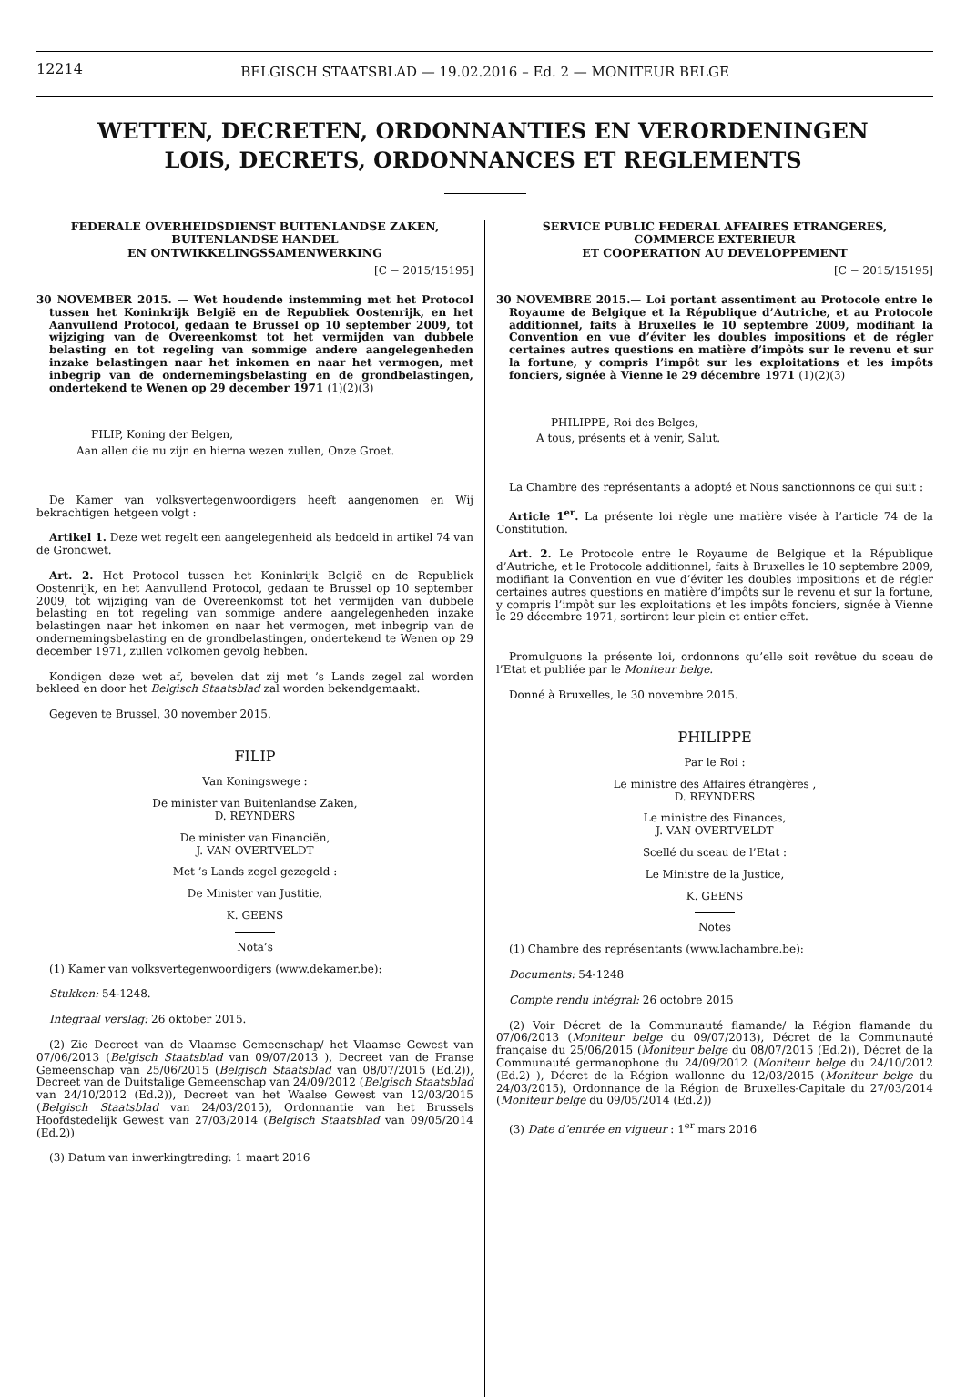12214
BELGISCH STAATSBLAD — 19.02.2016 – Ed. 2 — MONITEUR BELGE
WETTEN, DECRETEN, ORDONNANTIES EN VERORDENINGEN
LOIS, DECRETS, ORDONNANCES ET REGLEMENTS
FEDERALE OVERHEIDSDIENST BUITENLANDSE ZAKEN,
BUITENLANDSE HANDEL
EN ONTWIKKELINGSSAMENWERKING
[C − 2015/15195]
30 NOVEMBER 2015. — Wet houdende instemming met het Protocol tussen het Koninkrijk België en de Republiek Oostenrijk, en het Aanvullend Protocol, gedaan te Brussel op 10 september 2009, tot wijziging van de Overeenkomst tot het vermijden van dubbele belasting en tot regeling van sommige andere aangelegenheden inzake belastingen naar het inkomen en naar het vermogen, met inbegrip van de ondernemingsbelasting en de grondbelastingen, ondertekend te Wenen op 29 december 1971 (1)(2)(3)
FILIP, Koning der Belgen,
Aan allen die nu zijn en hierna wezen zullen, Onze Groet.
De Kamer van volksvertegenwoordigers heeft aangenomen en Wij bekrachtigen hetgeen volgt :
Artikel 1. Deze wet regelt een aangelegenheid als bedoeld in artikel 74 van de Grondwet.
Art. 2. Het Protocol tussen het Koninkrijk België en de Republiek Oostenrijk, en het Aanvullend Protocol, gedaan te Brussel op 10 september 2009, tot wijziging van de Overeenkomst tot het vermijden van dubbele belasting en tot regeling van sommige andere aangelegenheden inzake belastingen naar het inkomen en naar het vermogen, met inbegrip van de ondernemingsbelasting en de grondbelastingen, ondertekend te Wenen op 29 december 1971, zullen volkomen gevolg hebben.
Kondigen deze wet af, bevelen dat zij met ’s Lands zegel zal worden bekleed en door het Belgisch Staatsblad zal worden bekendgemaakt.
Gegeven te Brussel, 30 november 2015.
FILIP
Van Koningswege :
De minister van Buitenlandse Zaken,
D. REYNDERS
De minister van Financiën,
J. VAN OVERTVELDT
Met ’s Lands zegel gezegeld :
De Minister van Justitie,
K. GEENS
Nota’s
(1) Kamer van volksvertegenwoordigers (www.dekamer.be):
Stukken: 54-1248.
Integraal verslag: 26 oktober 2015.
(2) Zie Decreet van de Vlaamse Gemeenschap/ het Vlaamse Gewest van 07/06/2013 (Belgisch Staatsblad van 09/07/2013 ), Decreet van de Franse Gemeenschap van 25/06/2015 (Belgisch Staatsblad van 08/07/2015 (Ed.2)), Decreet van de Duitstalige Gemeenschap van 24/09/2012 (Belgisch Staatsblad van 24/10/2012 (Ed.2)), Decreet van het Waalse Gewest van 12/03/2015 (Belgisch Staatsblad van 24/03/2015), Ordonnantie van het Brussels Hoofdstedelijk Gewest van 27/03/2014 (Belgisch Staatsblad van 09/05/2014 (Ed.2))
(3) Datum van inwerkingtreding: 1 maart 2016
SERVICE PUBLIC FEDERAL AFFAIRES ETRANGERES,
COMMERCE EXTERIEUR
ET COOPERATION AU DEVELOPPEMENT
[C − 2015/15195]
30 NOVEMBRE 2015.— Loi portant assentiment au Protocole entre le Royaume de Belgique et la République d’Autriche, et au Protocole additionnel, faits à Bruxelles le 10 septembre 2009, modifiant la Convention en vue d’éviter les doubles impositions et de régler certaines autres questions en matière d’impôts sur le revenu et sur la fortune, y compris l’impôt sur les exploitations et les impôts fonciers, signée à Vienne le 29 décembre 1971 (1)(2)(3)
PHILIPPE, Roi des Belges,
A tous, présents et à venir, Salut.
La Chambre des représentants a adopté et Nous sanctionnons ce qui suit :
Article 1<sup>er</sup>. La présente loi règle une matière visée à l’article 74 de la Constitution.
Art. 2. Le Protocole entre le Royaume de Belgique et la République d’Autriche, et le Protocole additionnel, faits à Bruxelles le 10 septembre 2009, modifiant la Convention en vue d’éviter les doubles impositions et de régler certaines autres questions en matière d’impôts sur le revenu et sur la fortune, y compris l’impôt sur les exploitations et les impôts fonciers, signée à Vienne le 29 décembre 1971, sortiront leur plein et entier effet.
Promulguons la présente loi, ordonnons qu’elle soit revêtue du sceau de l’Etat et publiée par le Moniteur belge.
Donné à Bruxelles, le 30 novembre 2015.
PHILIPPE
Par le Roi :
Le ministre des Affaires étrangères ,
D. REYNDERS
Le ministre des Finances,
J. VAN OVERTVELDT
Scellé du sceau de l’Etat :
Le Ministre de la Justice,
K. GEENS
Notes
(1) Chambre des représentants (www.lachambre.be):
Documents: 54-1248
Compte rendu intégral: 26 octobre 2015
(2) Voir Décret de la Communauté flamande/ la Région flamande du 07/06/2013 (Moniteur belge du 09/07/2013), Décret de la Communauté française du 25/06/2015 (Moniteur belge du 08/07/2015 (Ed.2)), Décret de la Communauté germanophone du 24/09/2012 (Moniteur belge du 24/10/2012 (Ed.2) ), Décret de la Région wallonne du 12/03/2015 (Moniteur belge du 24/03/2015), Ordonnance de la Région de Bruxelles-Capitale du 27/03/2014 (Moniteur belge du 09/05/2014 (Ed.2))
(3) Date d’entrée en vigueur : 1<sup>er</sup> mars 2016